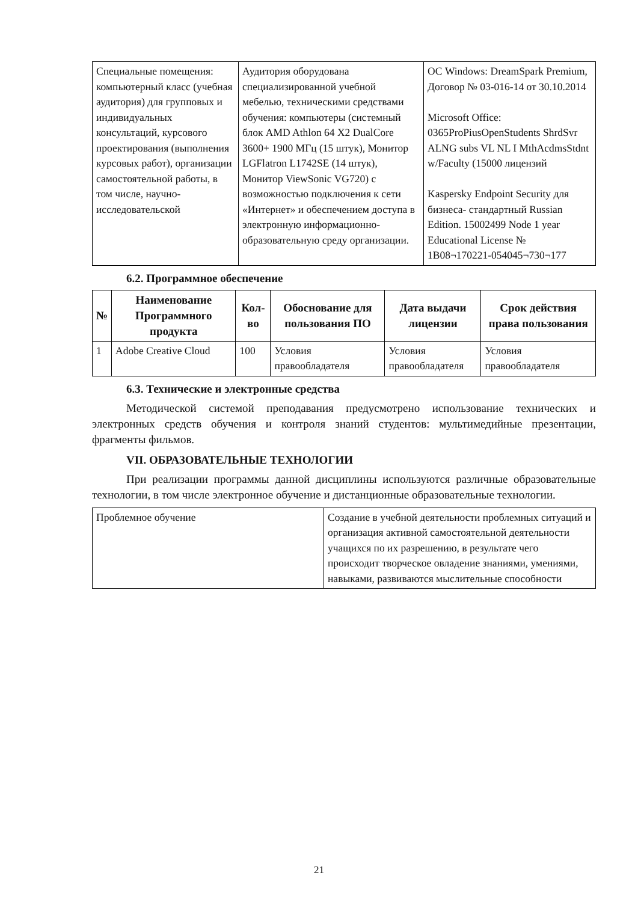| Специальные помещения: компьютерный класс (учебная аудитория) для групповых и индивидуальных консультаций, курсового проектирования (выполнения курсовых работ), организации самостоятельной работы, в том числе, научно-исследовательской | Аудитория оборудована специализированной учебной мебелью, техническими средствами обучения: компьютеры (системный блок AMD Athlon 64 X2 DualCore 3600+ 1900 МГц (15 штук), Монитор LGFlatron L1742SE (14 штук), Монитор ViewSonic VG720) с возможностью подключения к сети «Интернет» и обеспечением доступа в электронную информационно-образовательную среду организации. | ОС Windows: DreamSpark Premium, Договор № 03-016-14 от 30.10.2014 Microsoft Office: 0365ProPiusOpenStudents ShrdSvr ALNG subs VL NL I MthAcdmsStdnt w/Faculty (15000 лицензий Kaspersky Endpoint Security для бизнеса- стандартный Russian Edition. 15002499 Node 1 year Educational License № 1B08¬170221-054045¬730¬177 |
6.2. Программное обеспечение
| № | Наименование Программного продукта | Кол-во | Обоснование для пользования ПО | Дата выдачи лицензии | Срок действия права пользования |
| --- | --- | --- | --- | --- | --- |
| 1 | Adobe Creative Cloud | 100 | Условия правообладателя | Условия правообладателя | Условия правообладателя |
6.3. Технические и электронные средства
Методической системой преподавания предусмотрено использование технических и электронных средств обучения и контроля знаний студентов: мультимедийные презентации, фрагменты фильмов.
VII. ОБРАЗОВАТЕЛЬНЫЕ ТЕХНОЛОГИИ
При реализации программы данной дисциплины используются различные образовательные технологии, в том числе электронное обучение и дистанционные образовательные технологии.
| Проблемное обучение | Создание в учебной деятельности проблемных ситуаций и организация активной самостоятельной деятельности учащихся по их разрешению, в результате чего происходит творческое овладение знаниями, умениями, навыками, развиваются мыслительные способности |
21